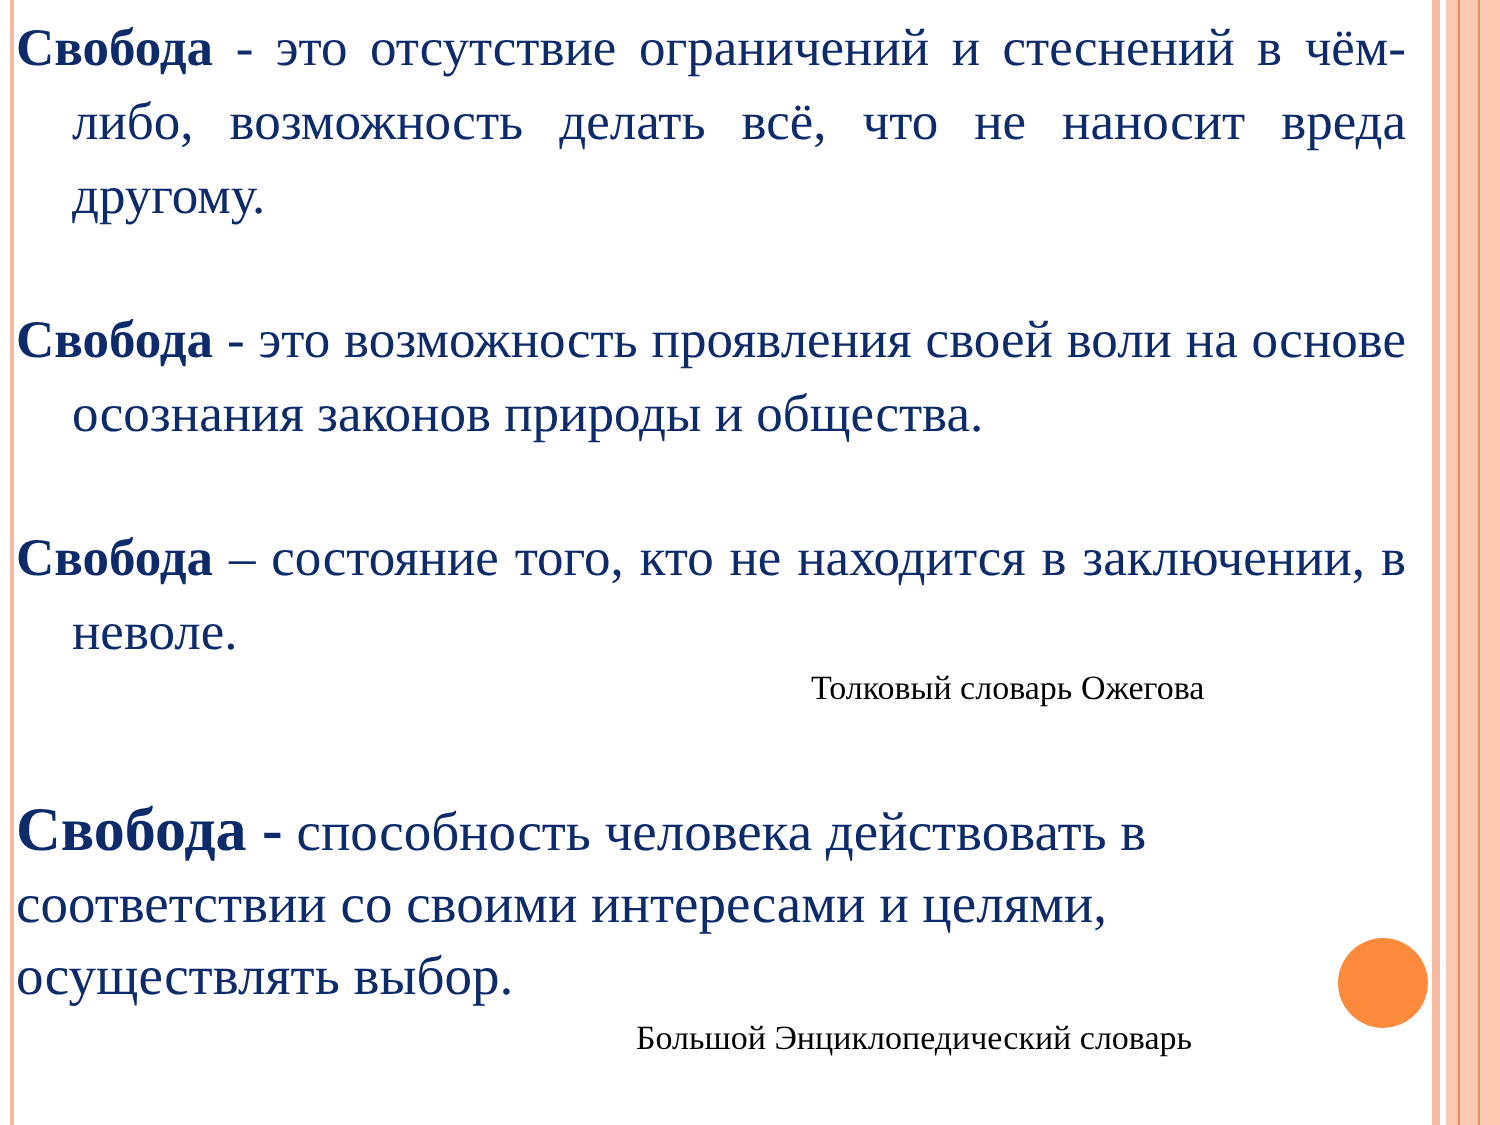Свобода - это отсутствие ограничений и стеснений в чём-либо, возможность делать всё, что не наносит вреда другому.
Свобода - это возможность проявления своей воли на основе осознания законов природы и общества.
Свобода – состояние того, кто не находится в заключении, в неволе.
Толковый словарь Ожегова
Свобода - способность человека действовать в соответствии со своими интересами и целями, осуществлять выбор.
Большой Энциклопедический словарь